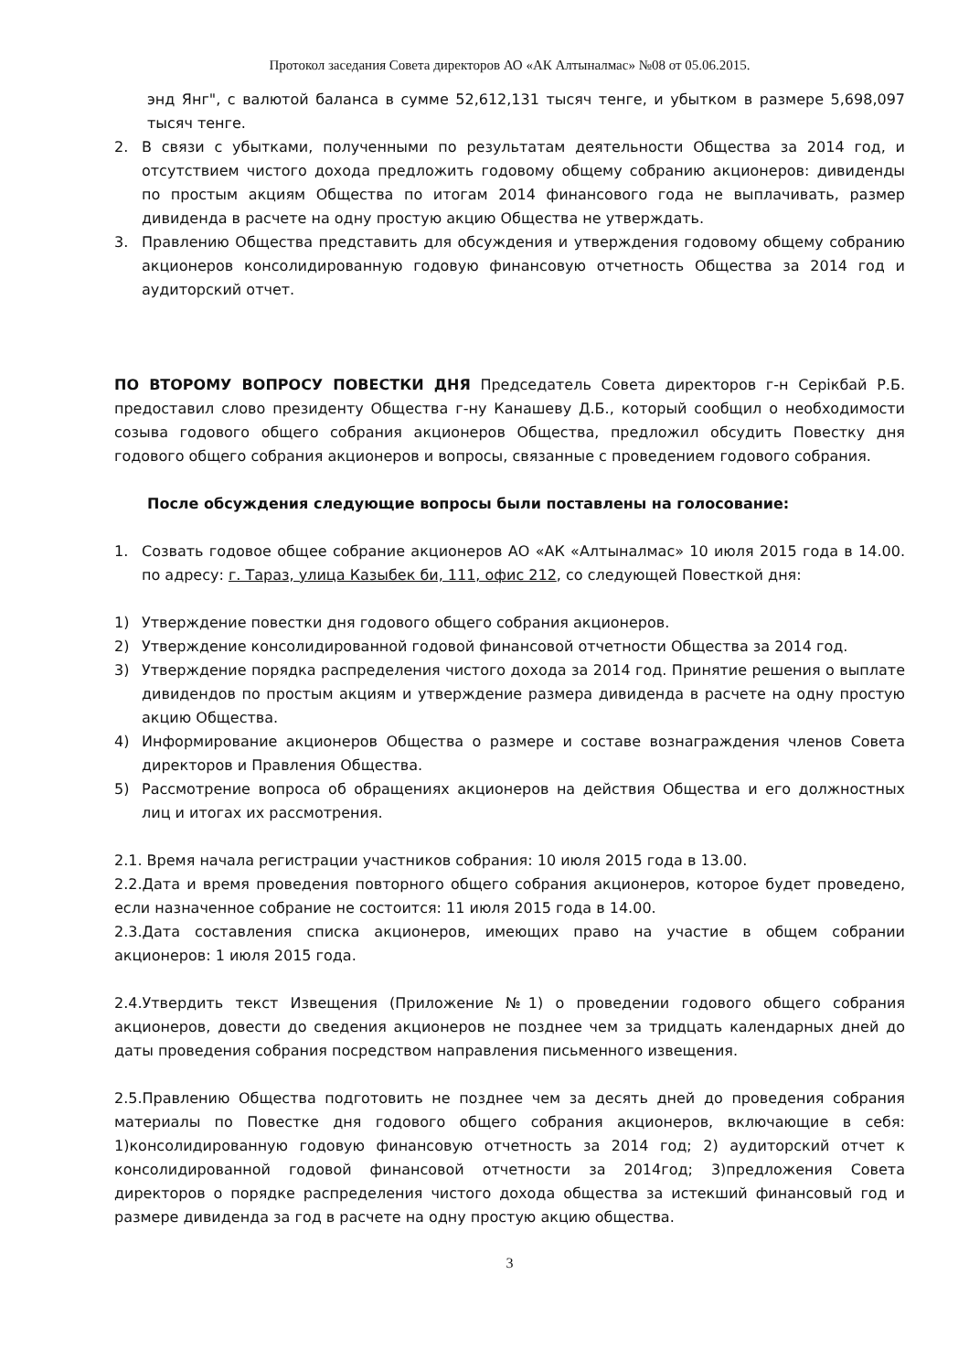Протокол заседания Совета директоров АО «АК Алтыналмас» №08 от 05.06.2015.
энд Янг", с валютой баланса в сумме 52,612,131 тысяч тенге, и убытком в размере 5,698,097 тысяч тенге.
2. В связи с убытками, полученными по результатам деятельности Общества за 2014 год, и отсутствием чистого дохода предложить годовому общему собранию акционеров: дивиденды по простым акциям Общества по итогам 2014 финансового года не выплачивать, размер дивиденда в расчете на одну простую акцию Общества не утверждать.
3. Правлению Общества представить для обсуждения и утверждения годовому общему собранию акционеров консолидированную годовую финансовую отчетность Общества за 2014 год и аудиторский отчет.
ПО ВТОРОМУ ВОПРОСУ ПОВЕСТКИ ДНЯ Председатель Совета директоров г-н Серікбай Р.Б. предоставил слово президенту Общества г-ну Канашеву Д.Б., который сообщил о необходимости созыва годового общего собрания акционеров Общества, предложил обсудить Повестку дня годового общего собрания акционеров и вопросы, связанные с проведением годового собрания.
После обсуждения следующие вопросы были поставлены на голосование:
1. Созвать годовое общее собрание акционеров АО «АК «Алтыналмас» 10 июля 2015 года в 14.00. по адресу: г. Тараз, улица Казыбек би, 111, офис 212, со следующей Повесткой дня:
1) Утверждение повестки дня годового общего собрания акционеров.
2) Утверждение консолидированной годовой финансовой отчетности Общества за 2014 год.
3) Утверждение порядка распределения чистого дохода за 2014 год. Принятие решения о выплате дивидендов по простым акциям и утверждение размера дивиденда в расчете на одну простую акцию Общества.
4) Информирование акционеров Общества о размере и составе вознаграждения членов Совета директоров и Правления Общества.
5) Рассмотрение вопроса об обращениях акционеров на действия Общества и его должностных лиц и итогах их рассмотрения.
2.1. Время начала регистрации участников собрания: 10 июля 2015 года в 13.00.
2.2.Дата и время проведения повторного общего собрания акционеров, которое будет проведено, если назначенное собрание не состоится: 11 июля 2015 года в 14.00.
2.3.Дата составления списка акционеров, имеющих право на участие в общем собрании акционеров: 1 июля 2015 года.
2.4.Утвердить текст Извещения (Приложение №1) о проведении годового общего собрания акционеров, довести до сведения акционеров не позднее чем за тридцать календарных дней до даты проведения собрания посредством направления письменного извещения.
2.5.Правлению Общества подготовить не позднее чем за десять дней до проведения собрания материалы по Повестке дня годового общего собрания акционеров, включающие в себя: 1)консолидированную годовую финансовую отчетность за 2014 год; 2) аудиторский отчет к консолидированной годовой финансовой отчетности за 2014год; 3)предложения Совета директоров о порядке распределения чистого дохода общества за истекший финансовый год и размере дивиденда за год в расчете на одну простую акцию общества.
3